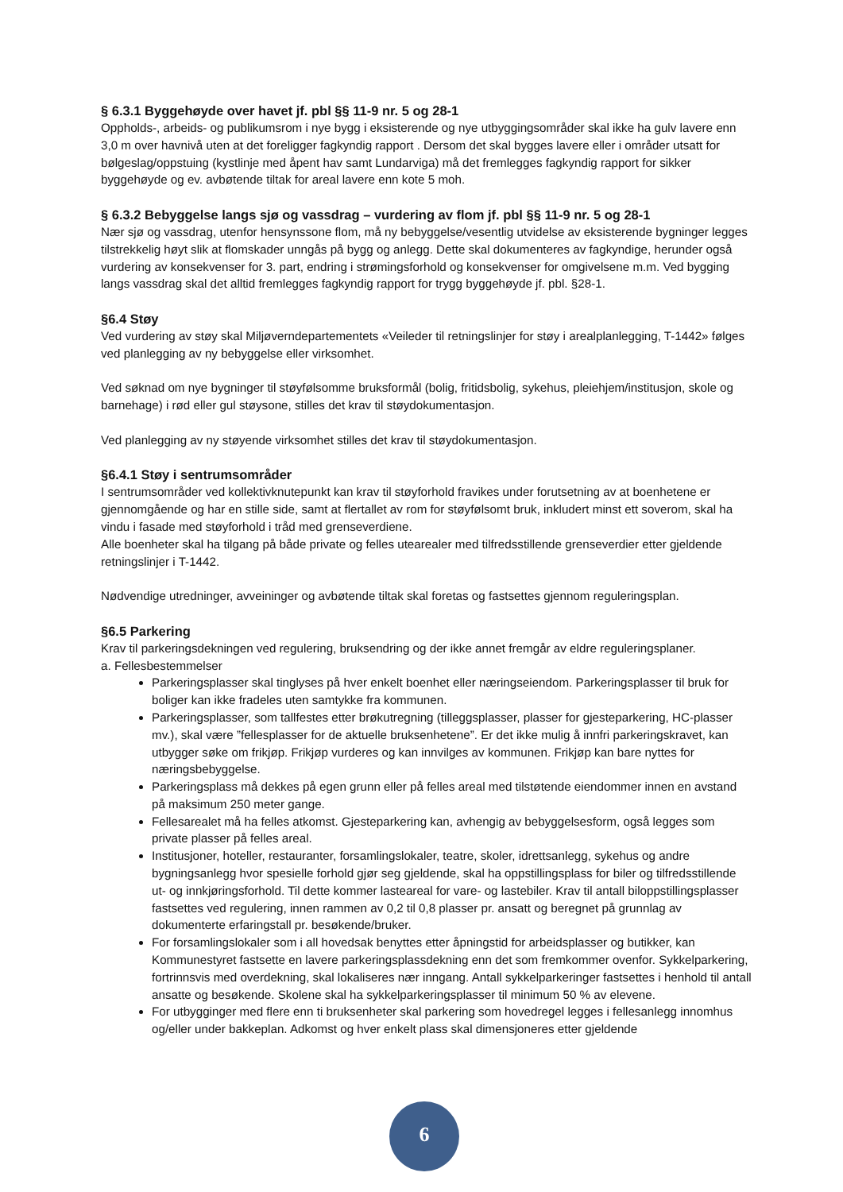§ 6.3.1 Byggehøyde over havet jf. pbl §§ 11-9 nr. 5 og 28-1
Oppholds-, arbeids- og publikumsrom i nye bygg i eksisterende og nye utbyggingsområder skal ikke ha gulv lavere enn 3,0 m over havnivå uten at det foreligger fagkyndig rapport . Dersom det skal bygges lavere eller i områder utsatt for bølgeslag/oppstuing (kystlinje med åpent hav samt Lundarviga) må det fremlegges fagkyndig rapport for sikker byggehøyde og ev. avbøtende tiltak for areal lavere enn kote 5 moh.
§ 6.3.2 Bebyggelse langs sjø og vassdrag – vurdering av flom jf. pbl §§ 11-9 nr. 5 og 28-1
Nær sjø og vassdrag, utenfor hensynssone flom, må ny bebyggelse/vesentlig utvidelse av eksisterende bygninger legges tilstrekkelig høyt slik at flomskader unngås på bygg og anlegg. Dette skal dokumenteres av fagkyndige, herunder også vurdering av konsekvenser for 3. part, endring i strømingsforhold og konsekvenser for omgivelsene m.m. Ved bygging langs vassdrag skal det alltid fremlegges fagkyndig rapport for trygg byggehøyde jf. pbl. §28-1.
§6.4 Støy
Ved vurdering av støy skal Miljøverndepartementets «Veileder til retningslinjer for støy i arealplanlegging, T-1442» følges ved planlegging av ny bebyggelse eller virksomhet.
Ved søknad om nye bygninger til støyfølsomme bruksformål (bolig, fritidsbolig, sykehus, pleiehjem/institusjon, skole og barnehage) i rød eller gul støysone, stilles det krav til støydokumentasjon.
Ved planlegging av ny støyende virksomhet stilles det krav til støydokumentasjon.
§6.4.1 Støy i sentrumsområder
I sentrumsområder ved kollektivknutepunkt kan krav til støyforhold fravikes under forutsetning av at boenhetene er gjennomgående og har en stille side, samt at flertallet av rom for støyfølsomt bruk, inkludert minst ett soverom, skal ha vindu i fasade med støyforhold i tråd med grenseverdiene.
Alle boenheter skal ha tilgang på både private og felles utearealer med tilfredsstillende grenseverdier etter gjeldende retningslinjer i T-1442.
Nødvendige utredninger, avveininger og avbøtende tiltak skal foretas og fastsettes gjennom reguleringsplan.
§6.5 Parkering
Krav til parkeringsdekningen ved regulering, bruksendring og der ikke annet fremgår av eldre reguleringsplaner.
a. Fellesbestemmelser
Parkeringsplasser skal tinglyses på hver enkelt boenhet eller næringseiendom. Parkeringsplasser til bruk for boliger kan ikke fradeles uten samtykke fra kommunen.
Parkeringsplasser, som tallfestes etter brøkutregning (tilleggsplasser, plasser for gjesteparkering, HC-plasser mv.), skal være ”fellesplasser for de aktuelle bruksenhetene”. Er det ikke mulig å innfri parkeringskravet, kan utbygger søke om frikjøp. Frikjøp vurderes og kan innvilges av kommunen. Frikjøp kan bare nyttes for næringsbebyggelse.
Parkeringsplass må dekkes på egen grunn eller på felles areal med tilstøtende eiendommer innen en avstand på maksimum 250 meter gange.
Fellesarealet må ha felles atkomst. Gjesteparkering kan, avhengig av bebyggelsesform, også legges som private plasser på felles areal.
Institusjoner, hoteller, restauranter, forsamlingslokaler, teatre, skoler, idrettsanlegg, sykehus og andre bygningsanlegg hvor spesielle forhold gjør seg gjeldende, skal ha oppstillingsplass for biler og tilfredsstillende ut- og innkjøringsforhold. Til dette kommer lasteareal for vare- og lastebiler. Krav til antall biloppstillingsplasser fastsettes ved regulering, innen rammen av 0,2 til 0,8 plasser pr. ansatt og beregnet på grunnlag av dokumenterte erfaringstall pr. besøkende/bruker.
For forsamlingslokaler som i all hovedsak benyttes etter åpningstid for arbeidsplasser og butikker, kan Kommunestyret fastsette en lavere parkeringsplassdekning enn det som fremkommer ovenfor. Sykkelparkering, fortrinnsvis med overdekning, skal lokaliseres nær inngang. Antall sykkelparkeringer fastsettes i henhold til antall ansatte og besøkende. Skolene skal ha sykkelparkeringsplasser til minimum 50 % av elevene.
For utbygginger med flere enn ti bruksenheter skal parkering som hovedregel legges i fellesanlegg innomhus og/eller under bakkeplan. Adkomst og hver enkelt plass skal dimensjoneres etter gjeldende
6